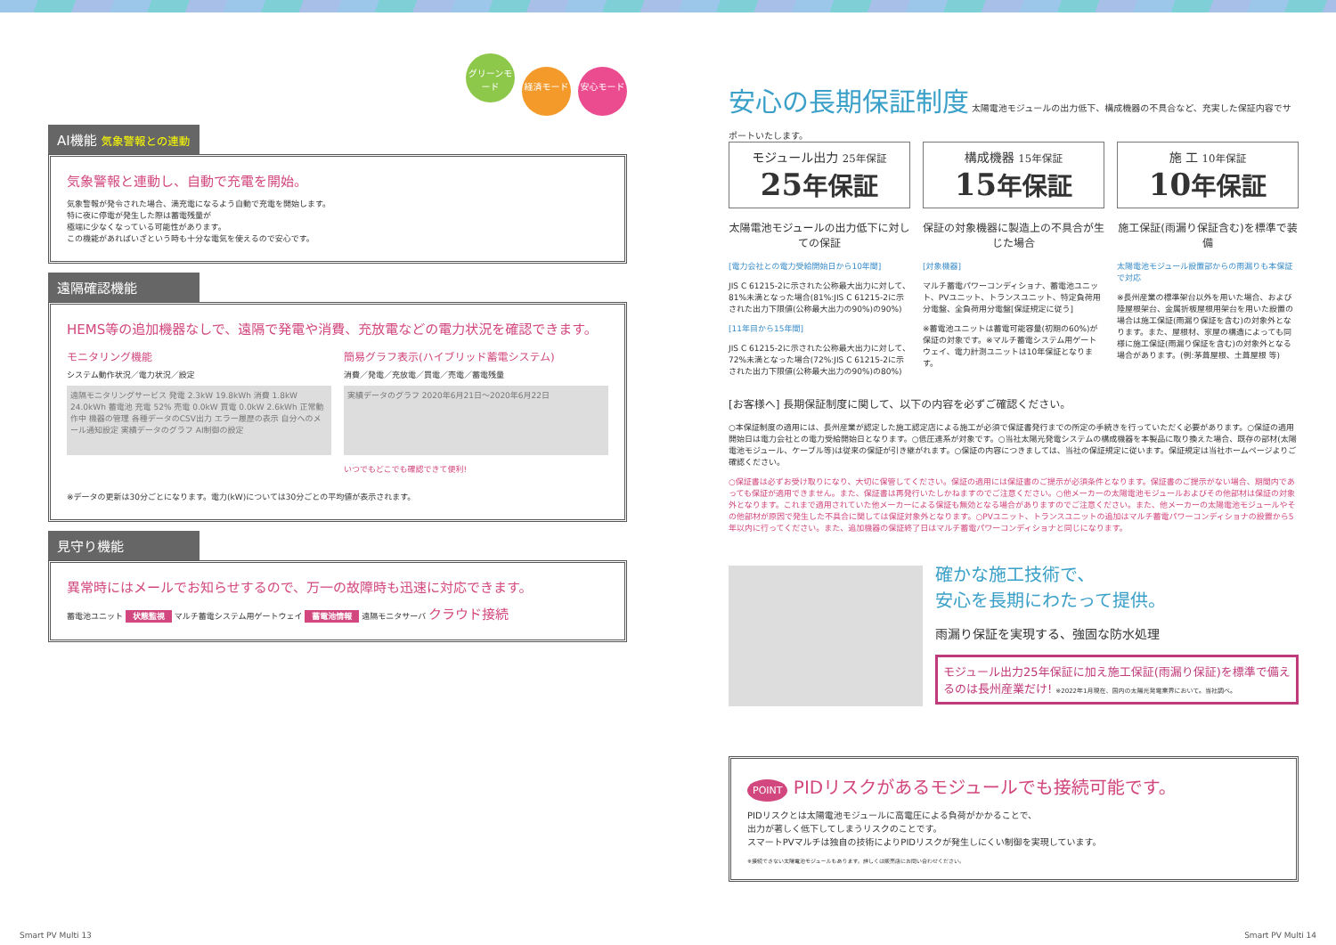グリーンモード 経済モード 安心モード
AI機能 気象警報との連動
気象警報と連動し、自動で充電を開始。
気象警報が発令された場合、満充電になるよう自動で充電を開始します。
特に夜に停電が発生した際は蓄電残量が
極端に少なくなっている可能性があります。
この機能があればいざという時も十分な電気を使えるので安心です。
遠隔確認機能
HEMS等の追加機器なしで、遠隔で発電や消費、充放電などの電力状況を確認できます。
モニタリング機能
システム動作状況／電力状況／設定
遠隔モニタリングサービス 発電 2.3kW 19.8kWh 消費 1.8kW 24.0kWh 蓄電池 充電 52% 売電 0.0kW 買電 0.0kW 2.6kWh 正常動作中 機器の管理 各種データのCSV出力 エラー履歴の表示 自分へのメール通知設定 実績データのグラフ AI制御の設定
簡易グラフ表示(ハイブリッド蓄電システム)
消費／発電／充放電／買電／売電／蓄電残量
実績データのグラフ 2020年6月21日～2020年6月22日
いつでもどこでも確認できて便利!
※データの更新は30分ごとになります。電力(kW)については30分ごとの平均値が表示されます。
見守り機能
異常時にはメールでお知らせするので、万一の故障時も迅速に対応できます。
蓄電池ユニット 状態監視 マルチ蓄電システム用ゲートウェイ 蓄電池情報 遠隔モニタサーバ クラウド接続
安心の長期保証制度
太陽電池モジュールの出力低下、構成機器の不具合など、充実した保証内容でサポートいたします。
モジュール出力 25年保証
25年保証
太陽電池モジュールの出力低下に対しての保証
[電力会社との電力受給開始日から10年間]
JIS C 61215-2に示された公称最大出力に対して、81%未満となった場合(81%:JIS C 61215-2に示された出力下限値(公称最大出力の90%)の90%)
[11年目から15年間]
JIS C 61215-2に示された公称最大出力に対して、72%未満となった場合(72%:JIS C 61215-2に示された出力下限値(公称最大出力の90%)の80%)
構成機器 15年保証
15年保証
保証の対象機器に製造上の不具合が生じた場合
[対象機器]
マルチ蓄電パワーコンディショナ、蓄電池ユニット、PVユニット、トランスユニット、特定負荷用分電盤、全負荷用分電盤[保証規定に従う]
※蓄電池ユニットは蓄電可能容量(初期の60%)が保証の対象です。※マルチ蓄電システム用ゲートウェイ、電力計測ユニットは10年保証となります。
施 工 10年保証
10年保証
施工保証(雨漏り保証含む)を標準で装備
太陽電池モジュール設置部からの雨漏りも本保証で対応
※長州産業の標準架台以外を用いた場合、および陸屋根架台、金属折板屋根用架台を用いた設置の場合は施工保証(雨漏り保証を含む)の対象外となります。また、屋根材、家屋の構造によっても同様に施工保証(雨漏り保証を含む)の対象外となる場合があります。(例:茅葺屋根、土葺屋根 等)
[お客様へ] 長期保証制度に関して、以下の内容を必ずご確認ください。
○本保証制度の適用には、長州産業が認定した施工認定店による施工が必須で保証書発行までの所定の手続きを行っていただく必要があります。○保証の適用開始日は電力会社との電力受給開始日となります。○低圧連系が対象です。○当社太陽光発電システムの構成機器を本製品に取り換えた場合、既存の部材(太陽電池モジュール、ケーブル等)は従来の保証が引き継がれます。○保証の内容につきましては、当社の保証規定に従います。保証規定は当社ホームページよりご確認ください。
○保証書は必ずお受け取りになり、大切に保管してください。保証の適用には保証書のご提示が必須条件となります。保証書のご提示がない場合、期間内であっても保証が適用できません。また、保証書は再発行いたしかねますのでご注意ください。○他メーカーの太陽電池モジュールおよびその他部材は保証の対象外となります。これまで適用されていた他メーカーによる保証も無効となる場合がありますのでご注意ください。また、他メーカーの太陽電池モジュールやその他部材が原因で発生した不具合に関しては保証対象外となります。○PVユニット、トランスユニットの追加はマルチ蓄電パワーコンディショナの設置から5年以内に行ってください。また、追加機器の保証終了日はマルチ蓄電パワーコンディショナと同じになります。
確かな施工技術で、
安心を長期にわたって提供。
雨漏り保証を実現する、強固な防水処理
モジュール出力25年保証に加え施工保証(雨漏り保証)を標準で備えるのは長州産業だけ! ※2022年1月現在、国内の太陽光発電業界において。当社調べ。
POINT PIDリスクがあるモジュールでも接続可能です。
PIDリスクとは太陽電池モジュールに高電圧による負荷がかかることで、
出力が著しく低下してしまうリスクのことです。
スマートPVマルチは独自の技術によりPIDリスクが発生しにくい制御を実現しています。
※接続できない太陽電池モジュールもあります。詳しくは販売店にお問い合わせください。
Smart PV Multi 13 Smart PV Multi 14